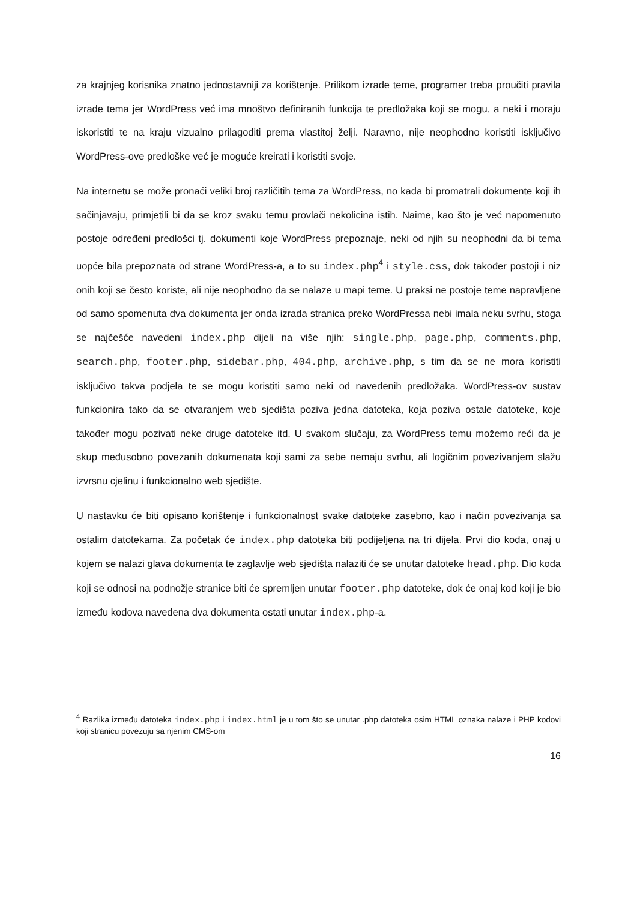za krajnjeg korisnika znatno jednostavniji za korištenje. Prilikom izrade teme, programer treba proučiti pravila izrade tema jer WordPress već ima mnoštvo definiranih funkcija te predložaka koji se mogu, a neki i moraju iskoristiti te na kraju vizualno prilagoditi prema vlastitoj želji. Naravno, nije neophodno koristiti isključivo WordPress-ove predloške već je moguće kreirati i koristiti svoje.
Na internetu se može pronaći veliki broj različitih tema za WordPress, no kada bi promatrali dokumente koji ih sačinjavaju, primjetili bi da se kroz svaku temu provlači nekolicina istih. Naime, kao što je već napomenuto postoje određeni predlošci tj. dokumenti koje WordPress prepoznaje, neki od njih su neophodni da bi tema uopće bila prepoznata od strane WordPress-a, a to su index.php<sup>4</sup> i style.css, dok također postoji i niz onih koji se često koriste, ali nije neophodno da se nalaze u mapi teme. U praksi ne postoje teme napravljene od samo spomenuta dva dokumenta jer onda izrada stranica preko WordPressa nebi imala neku svrhu, stoga se najčešće navedeni index.php dijeli na više njih: single.php, page.php, comments.php, search.php, footer.php, sidebar.php, 404.php, archive.php, s tim da se ne mora koristiti isključivo takva podjela te se mogu koristiti samo neki od navedenih predložaka. WordPress-ov sustav funkcionira tako da se otvaranjem web sjedišta poziva jedna datoteka, koja poziva ostale datoteke, koje također mogu pozivati neke druge datoteke itd. U svakom slučaju, za WordPress temu možemo reći da je skup međusobno povezanih dokumenata koji sami za sebe nemaju svrhu, ali logičnim povezivanjem slažu izvrsnu cjelinu i funkcionalno web sjedište.
U nastavku će biti opisano korištenje i funkcionalnost svake datoteke zasebno, kao i način povezivanja sa ostalim datotekama. Za početak će index.php datoteka biti podijeljena na tri dijela. Prvi dio koda, onaj u kojem se nalazi glava dokumenta te zaglavlje web sjedišta nalaziti će se unutar datoteke head.php. Dio koda koji se odnosi na podnožje stranice biti će spremljen unutar footer.php datoteke, dok će onaj kod koji je bio između kodova navedena dva dokumenta ostati unutar index.php-a.
<sup>4</sup> Razlika između datoteka index.php i index.html je u tom što se unutar .php datoteka osim HTML oznaka nalaze i PHP kodovi koji stranicu povezuju sa njenim CMS-om
16